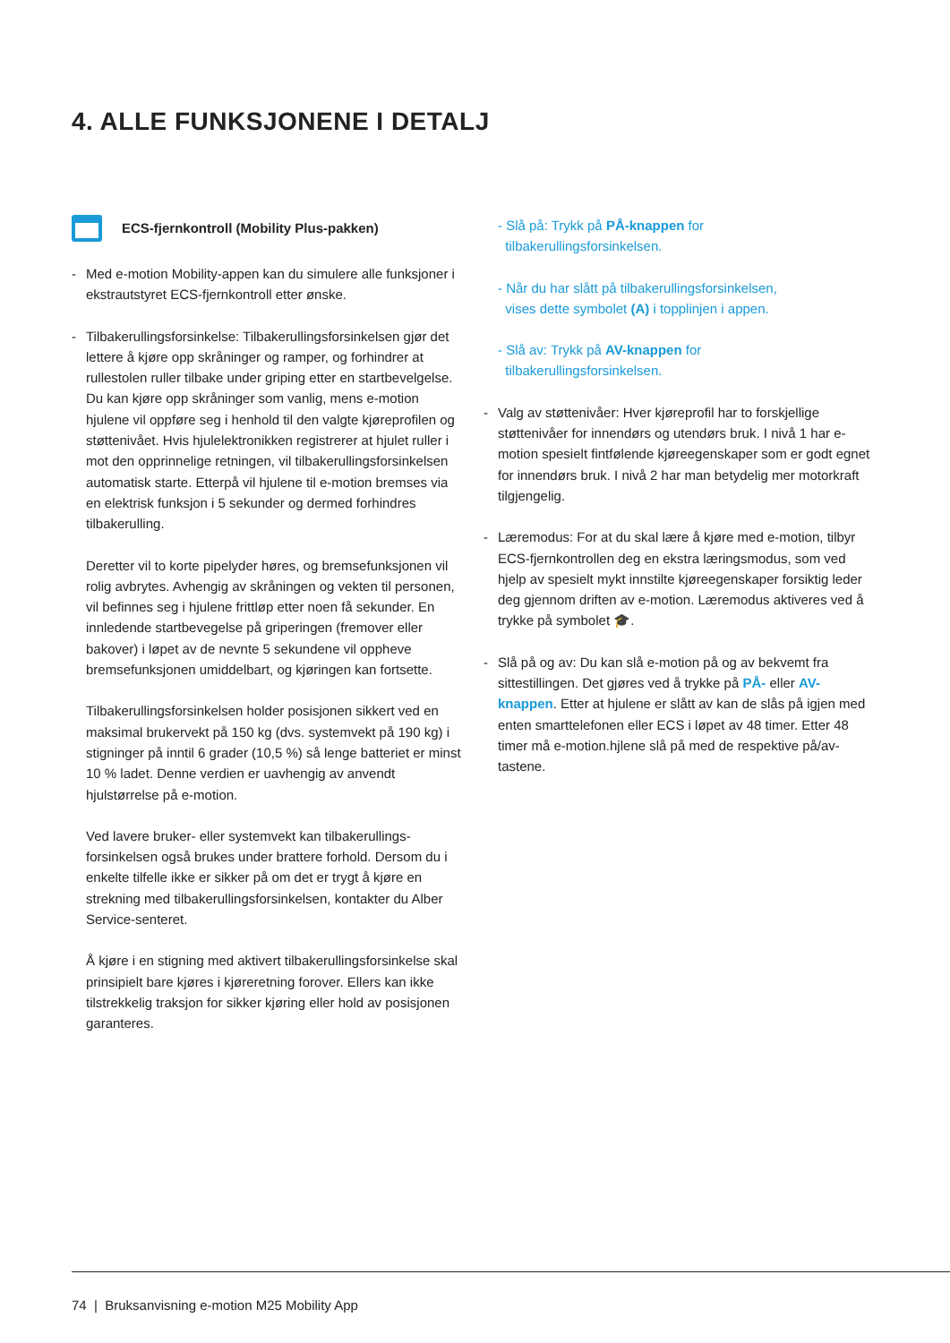4. ALLE FUNKSJONENE I DETALJ
ECS-fjernkontroll (Mobility Plus-pakken)
- Med e-motion Mobility-appen kan du simulere alle funk­sjoner i ekstrautstyret ECS-fjernkontroll etter ønske.
- Tilbakerullingsforsinkelse: Tilbakerullingsforsinkelsen gjør det lettere å kjøre opp skråninger og ramper, og forhindrer at rullestolen ruller tilbake under griping etter en startbevelgelse. Du kan kjøre opp skråninger som vanlig, mens e-motion hjulene vil oppføre seg i henhold til den valgte kjøreprofilen og støttenivået. Hvis hjulelek­tronikken registrerer at hjulet ruller i mot den opprinne­lige retningen, vil tilbakerullingsforsinkelsen automatisk starte. Etterpå vil hjulene til e-motion bremses via en elektrisk funksjon i 5 sekunder og dermed forhindres tilbakerulling.
Deretter vil to korte pipelyder høres, og bremsefunksjo­nen vil rolig avbrytes. Avhengig av skråningen og vekten til personen, vil befinnes seg i hjulene frittløp etter noen få sekunder. En innledende startbevegelse på gripe­ringen (fremover eller bakover) i løpet av de nevnte 5 sekundene vil oppheve bremsefunksjonen umiddelbart, og kjøringen kan fortsette.
Tilbakerullingsforsinkelsen holder posisjonen sikkert ved en maksimal brukervekt på 150 kg (dvs. systemvekt på 190 kg) i stigninger på inntil 6 grader (10,5 %) så lenge batteriet er minst 10 % ladet. Denne verdien er uavhen­gig av anvendt hjulstørrelse på e-motion.
Ved lavere bruker- eller systemvekt kan tilbakerullings­forsinkelsen også brukes under brattere forhold. Dersom du i enkelte tilfelle ikke er sikker på om det er trygt å kjøre en strekning med tilbakerullingsforsinkelsen, kon­takter du Alber Service-senteret.
Å kjøre i en stigning med aktivert tilbakerullingsforsin­kelse skal prinsipielt bare kjøres i kjøreretning forover. Ellers kan ikke tilstrekkelig traksjon for sikker kjøring eller hold av posisjonen garanteres.
- Slå på: Trykk på PÅ-knappen for
tilbakerullingsforsinkelsen.
- Når du har slått på tilbakerullingsforsinkelsen,
vises dette symbolet (A) i topplinjen i appen.
- Slå av: Trykk på AV-knappen for
tilbakerullingsforsinkelsen.
- Valg av støttenivåer: Hver kjøreprofil har to forskjellige støttenivåer for innendørs og utendørs bruk. I nivå 1 har e-motion spesielt fintfølende kjøreegenskaper som er godt egnet for innendørs bruk. I nivå 2 har man betyde­lig mer motorkraft tilgjengelig.
- Læremodus: For at du skal lære å kjøre med e-motion, tilbyr ECS-fjernkontrollen deg en ekstra læringsmodus, som ved hjelp av spesielt mykt innstilte kjøreegenskaper forsiktig leder deg gjennom driften av e-motion. Lære­modus aktiveres ved å trykke på symbolet 🎓.
- Slå på og av: Du kan slå e-motion på og av bekvemt fra sittestillingen. Det gjøres ved å trykke på PÅ- eller AV-knappen. Etter at hjulene er slått av kan de slås på igjen med enten smarttelefonen eller ECS i løpet av 48 timer. Etter 48 timer må e-motion.hjlene slå på med de respektive på/av-tastene.
74 | Bruksanvisning e-motion M25 Mobility App